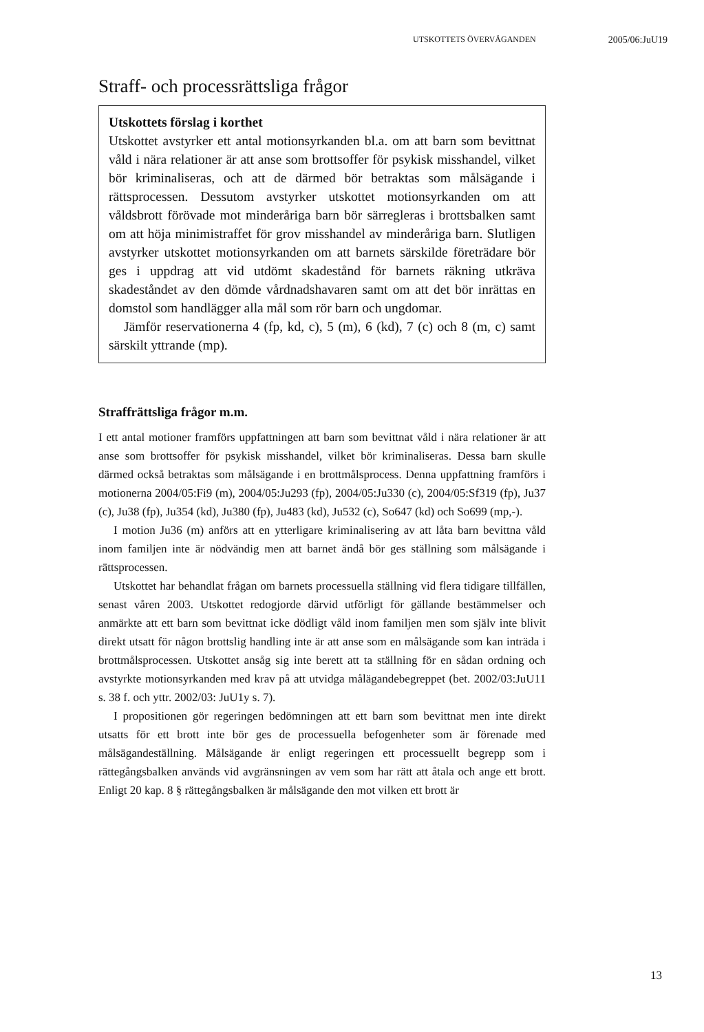UTSKOTTETS ÖVERVÄGANDEN 2005/06:JuU19
Straff- och processrättsliga frågor
Utskottets förslag i korthet
Utskottet avstyrker ett antal motionsyrkanden bl.a. om att barn som bevittnat våld i nära relationer är att anse som brottsoffer för psykisk misshandel, vilket bör kriminaliseras, och att de där­med bör betraktas som målsägande i rättsprocessen. Dessutom avstyrker utskottet motionsyrkanden om att våldsbrott förövade mot minderåriga barn bör särregleras i brottsbalken samt om att höja minimistraffet för grov misshandel av minderåriga barn. Slutligen avstyrker utskottet motionsyrkanden om att barnets sär­skilde företrädare bör ges i uppdrag att vid utdömt skadestånd för barnets räkning utkräva skadeståndet av den dömde vårdnads­havaren samt om att det bör inrättas en domstol som handlägger alla mål som rör barn och ungdomar.
Jämför reservationerna 4 (fp, kd, c), 5 (m), 6 (kd), 7 (c) och 8 (m, c) samt särskilt yttrande (mp).
Straffrättsliga frågor m.m.
I ett antal motioner framförs uppfattningen att barn som bevittnat våld i nära relationer är att anse som brottsoffer för psykisk misshandel, vilket bör kriminaliseras. Dessa barn skulle därmed också betraktas som måls­ägande i en brottmålsprocess. Denna uppfattning framförs i motionerna 2004/05:Fi9 (m), 2004/05:Ju293 (fp), 2004/05:Ju330 (c), 2004/05:Sf319 (fp), Ju37 (c), Ju38 (fp), Ju354 (kd), Ju380 (fp), Ju483 (kd), Ju532 (c), So647 (kd) och So699 (mp,-).
I motion Ju36 (m) anförs att en ytterligare kriminalisering av att låta barn bevittna våld inom familjen inte är nödvändig men att barnet ändå bör ges ställning som målsägande i rättsprocessen.
Utskottet har behandlat frågan om barnets processuella ställning vid flera tidigare tillfällen, senast våren 2003. Utskottet redogjorde därvid utför­ligt för gällande bestämmelser och anmärkte att ett barn som bevittnat icke dödligt våld inom familjen men som själv inte blivit direkt utsatt för någon brottslig handling inte är att anse som en målsägande som kan inträda i brottmålsprocessen. Utskottet ansåg sig inte berett att ta ställning för en sådan ordning och avstyrkte motionsyrkanden med krav på att utvidga målägandebegreppet (bet. 2002/03:JuU11 s. 38 f. och yttr. 2002/03: JuU1y s. 7).
I propositionen gör regeringen bedömningen att ett barn som bevittnat men inte direkt utsatts för ett brott inte bör ges de processuella befogenhe­ter som är förenade med målsägandeställning. Målsägande är enligt reger­ingen ett processuellt begrepp som i rättegångsbalken används vid avgränsningen av vem som har rätt att åtala och ange ett brott. Enligt 20 kap. 8 § rättegångsbalken är målsägande den mot vilken ett brott är
13